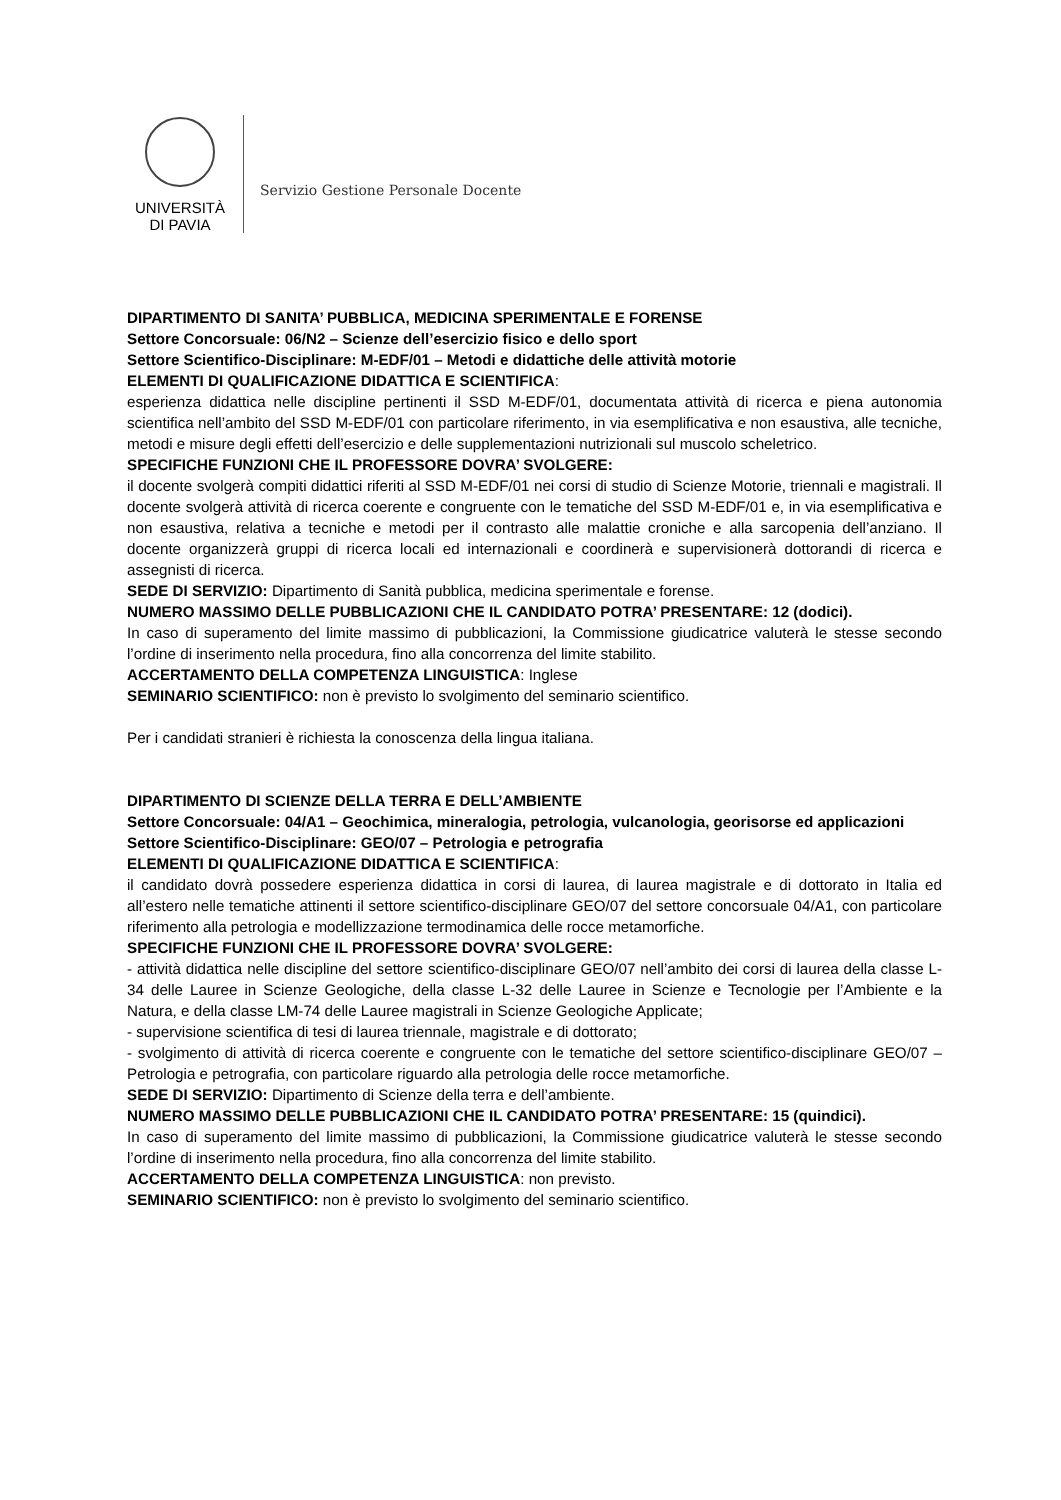UNIVERSITÀ
DI PAVIA
Servizio Gestione Personale Docente
DIPARTIMENTO DI SANITA’ PUBBLICA, MEDICINA SPERIMENTALE E FORENSE
Settore Concorsuale: 06/N2 – Scienze dell’esercizio fisico e dello sport
Settore Scientifico-Disciplinare: M-EDF/01 – Metodi e didattiche delle attività motorie
ELEMENTI DI QUALIFICAZIONE DIDATTICA E SCIENTIFICA:
esperienza didattica nelle discipline pertinenti il SSD M-EDF/01, documentata attività di ricerca e piena autonomia scientifica nell’ambito del SSD M-EDF/01 con particolare riferimento, in via esemplificativa e non esaustiva, alle tecniche, metodi e misure degli effetti dell’esercizio e delle supplementazioni nutrizionali sul muscolo scheletrico.
SPECIFICHE FUNZIONI CHE IL PROFESSORE DOVRA’ SVOLGERE:
il docente svolgerà compiti didattici riferiti al SSD M-EDF/01 nei corsi di studio di Scienze Motorie, triennali e magistrali. Il docente svolgerà attività di ricerca coerente e congruente con le tematiche del SSD M-EDF/01 e, in via esemplificativa e non esaustiva, relativa a tecniche e metodi per il contrasto alle malattie croniche e alla sarcopenia dell’anziano. Il docente organizzerà gruppi di ricerca locali ed internazionali e coordinerà e supervisionerà dottorandi di ricerca e assegnisti di ricerca.
SEDE DI SERVIZIO: Dipartimento di Sanità pubblica, medicina sperimentale e forense.
NUMERO MASSIMO DELLE PUBBLICAZIONI CHE IL CANDIDATO POTRA’ PRESENTARE: 12 (dodici).
In caso di superamento del limite massimo di pubblicazioni, la Commissione giudicatrice valuterà le stesse secondo l’ordine di inserimento nella procedura, fino alla concorrenza del limite stabilito.
ACCERTAMENTO DELLA COMPETENZA LINGUISTICA: Inglese
SEMINARIO SCIENTIFICO: non è previsto lo svolgimento del seminario scientifico.
Per i candidati stranieri è richiesta la conoscenza della lingua italiana.
DIPARTIMENTO DI SCIENZE DELLA TERRA E DELL’AMBIENTE
Settore Concorsuale: 04/A1 – Geochimica, mineralogia, petrologia, vulcanologia, georisorse ed applicazioni
Settore Scientifico-Disciplinare: GEO/07 – Petrologia e petrografia
ELEMENTI DI QUALIFICAZIONE DIDATTICA E SCIENTIFICA:
il candidato dovrà possedere esperienza didattica in corsi di laurea, di laurea magistrale e di dottorato in Italia ed all’estero nelle tematiche attinenti il settore scientifico-disciplinare GEO/07 del settore concorsuale 04/A1, con particolare riferimento alla petrologia e modellizzazione termodinamica delle rocce metamorfiche.
SPECIFICHE FUNZIONI CHE IL PROFESSORE DOVRA’ SVOLGERE:
- attività didattica nelle discipline del settore scientifico-disciplinare GEO/07 nell’ambito dei corsi di laurea della classe L-34 delle Lauree in Scienze Geologiche, della classe L-32 delle Lauree in Scienze e Tecnologie per l’Ambiente e la Natura, e della classe LM-74 delle Lauree magistrali in Scienze Geologiche Applicate;
- supervisione scientifica di tesi di laurea triennale, magistrale e di dottorato;
- svolgimento di attività di ricerca coerente e congruente con le tematiche del settore scientifico-disciplinare GEO/07 – Petrologia e petrografia, con particolare riguardo alla petrologia delle rocce metamorfiche.
SEDE DI SERVIZIO: Dipartimento di Scienze della terra e dell’ambiente.
NUMERO MASSIMO DELLE PUBBLICAZIONI CHE IL CANDIDATO POTRA’ PRESENTARE: 15 (quindici).
In caso di superamento del limite massimo di pubblicazioni, la Commissione giudicatrice valuterà le stesse secondo l’ordine di inserimento nella procedura, fino alla concorrenza del limite stabilito.
ACCERTAMENTO DELLA COMPETENZA LINGUISTICA: non previsto.
SEMINARIO SCIENTIFICO: non è previsto lo svolgimento del seminario scientifico.